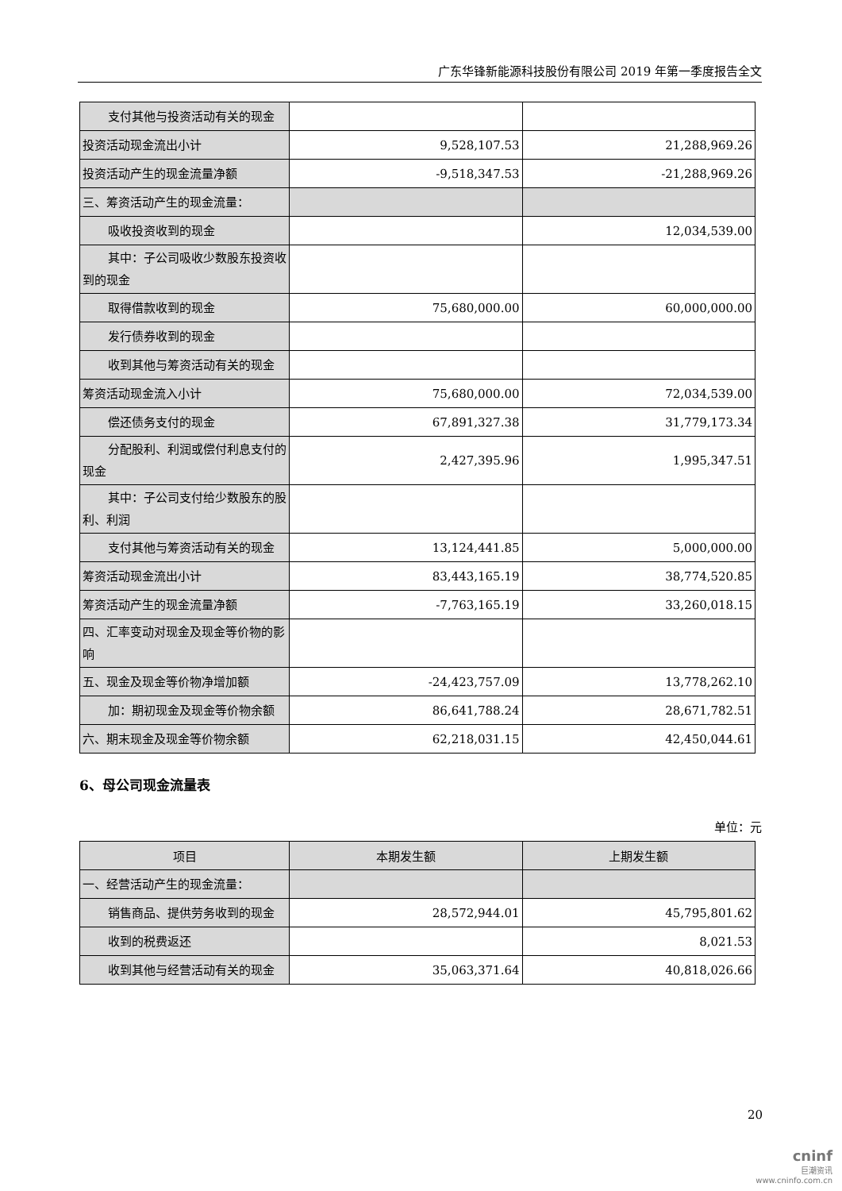广东华锋新能源科技股份有限公司 2019 年第一季度报告全文
| 支付其他与投资活动有关的现金 | | |
| 投资活动现金流出小计 | 9,528,107.53 | 21,288,969.26 |
| 投资活动产生的现金流量净额 | -9,518,347.53 | -21,288,969.26 |
| 三、筹资活动产生的现金流量： | | |
| 吸收投资收到的现金 | | 12,034,539.00 |
| 其中：子公司吸收少数股东投资收到的现金 | | |
| 取得借款收到的现金 | 75,680,000.00 | 60,000,000.00 |
| 发行债券收到的现金 | | |
| 收到其他与筹资活动有关的现金 | | |
| 筹资活动现金流入小计 | 75,680,000.00 | 72,034,539.00 |
| 偿还债务支付的现金 | 67,891,327.38 | 31,779,173.34 |
| 分配股利、利润或偿付利息支付的现金 | 2,427,395.96 | 1,995,347.51 |
| 其中：子公司支付给少数股东的股利、利润 | | |
| 支付其他与筹资活动有关的现金 | 13,124,441.85 | 5,000,000.00 |
| 筹资活动现金流出小计 | 83,443,165.19 | 38,774,520.85 |
| 筹资活动产生的现金流量净额 | -7,763,165.19 | 33,260,018.15 |
| 四、汇率变动对现金及现金等价物的影响 | | |
| 五、现金及现金等价物净增加额 | -24,423,757.09 | 13,778,262.10 |
| 加：期初现金及现金等价物余额 | 86,641,788.24 | 28,671,782.51 |
| 六、期末现金及现金等价物余额 | 62,218,031.15 | 42,450,044.61 |
6、母公司现金流量表
单位：元
| 项目 | 本期发生额 | 上期发生额 |
| --- | --- | --- |
| 一、经营活动产生的现金流量： | | |
| 销售商品、提供劳务收到的现金 | 28,572,944.01 | 45,795,801.62 |
| 收到的税费返还 | | 8,021.53 |
| 收到其他与经营活动有关的现金 | 35,063,371.64 | 40,818,026.66 |
20
cninf
巨潮资讯
www.cninfo.com.cn